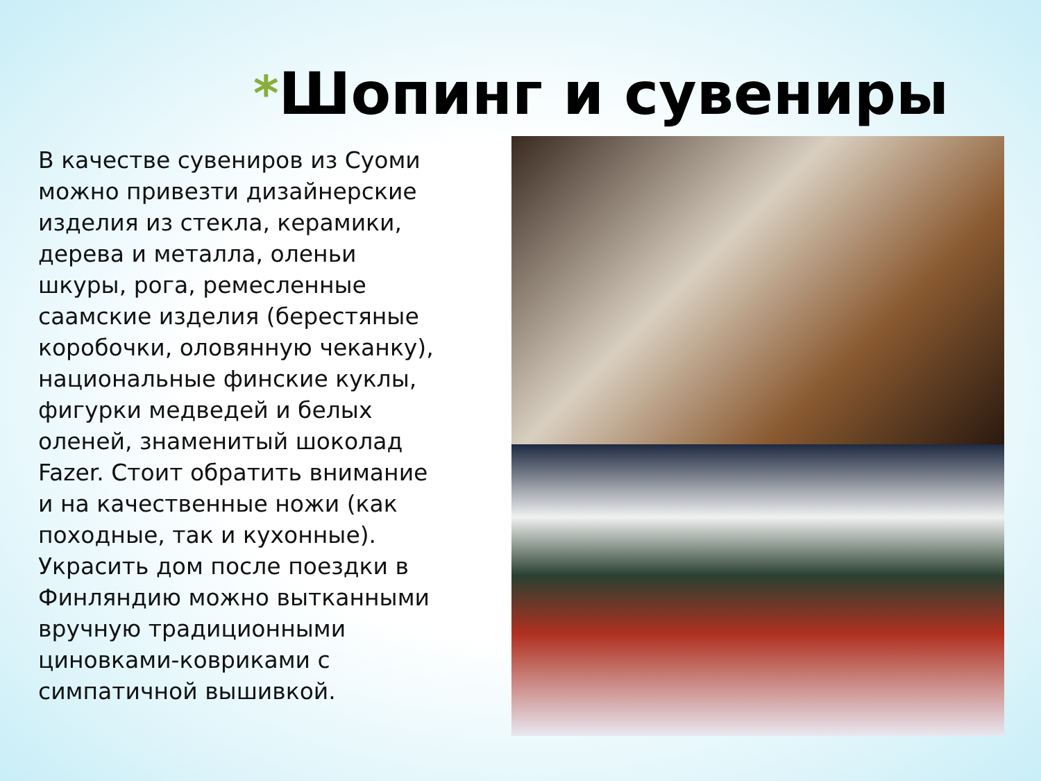*Шопинг и сувениры
В качестве сувениров из Суоми можно привезти дизайнерские изделия из стекла, керамики, дерева и металла, оленьи шкуры, рога, ремесленные саамские изделия (берестяные коробочки, оловянную чеканку), национальные финские куклы, фигурки медведей и белых оленей, знаменитый шоколад Fazer. Стоит обратить внимание и на качественные ножи (как походные, так и кухонные). Украсить дом после поездки в Финляндию можно вытканными вручную традиционными циновками-ковриками с симпатичной вышивкой.